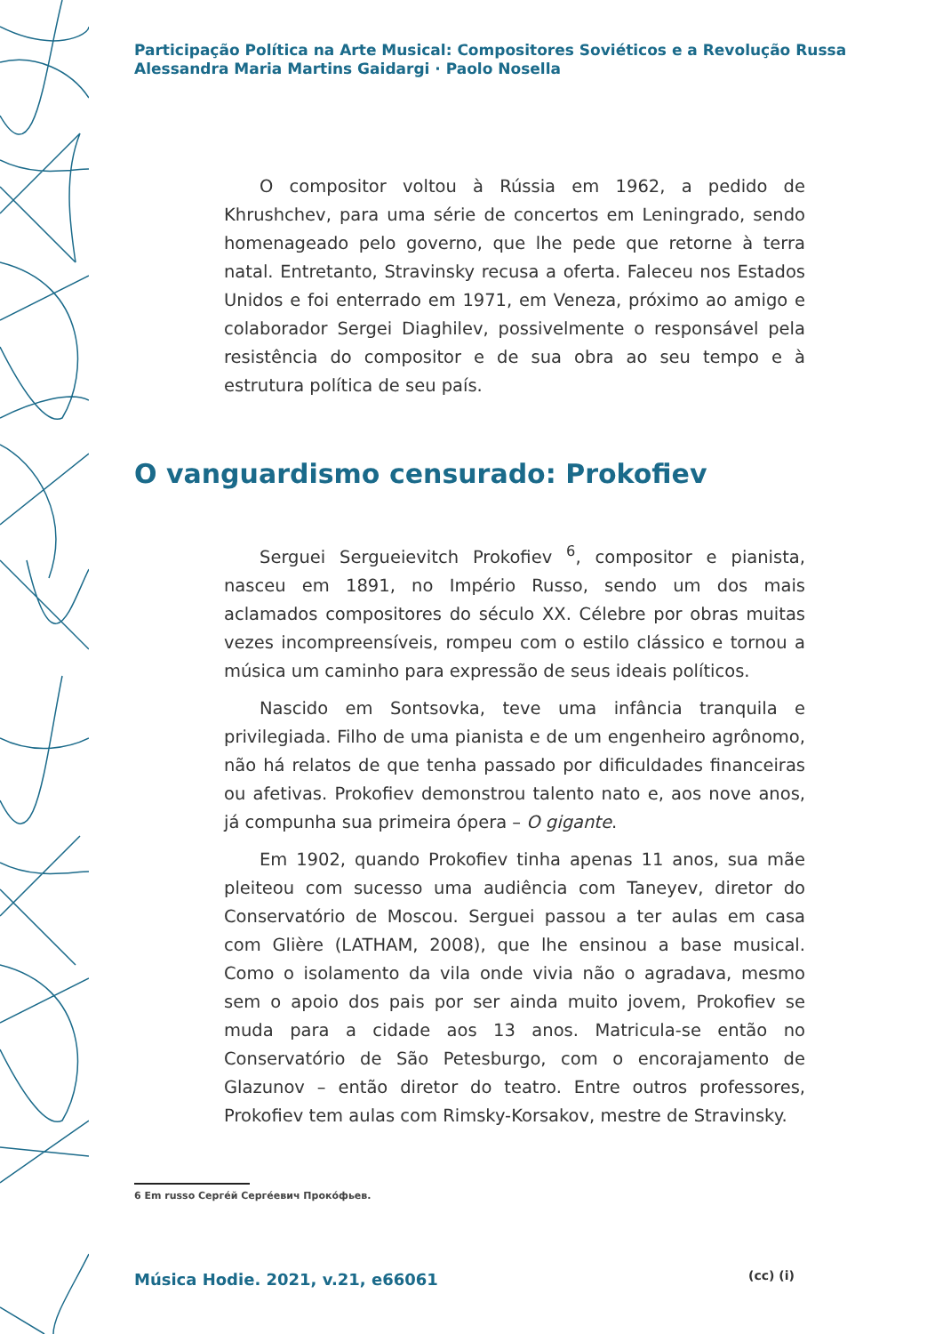Participação Política na Arte Musical: Compositores Soviéticos e a Revolução Russa
Alessandra Maria Martins Gaidargi · Paolo Nosella
O compositor voltou à Rússia em 1962, a pedido de Khrushchev, para uma série de concertos em Leningrado, sendo homenageado pelo governo, que lhe pede que retorne à terra natal. Entretanto, Stravinsky recusa a oferta. Faleceu nos Estados Unidos e foi enterrado em 1971, em Veneza, próximo ao amigo e colaborador Sergei Diaghilev, possivelmente o responsável pela resistência do compositor e de sua obra ao seu tempo e à estrutura política de seu país.
O vanguardismo censurado: Prokofiev
Serguei Sergueievitch Prokofiev <sup>6</sup>, compositor e pianista, nasceu em 1891, no Império Russo, sendo um dos mais aclamados compositores do século XX. Célebre por obras muitas vezes incompreensíveis, rompeu com o estilo clássico e tornou a música um caminho para expressão de seus ideais políticos.
Nascido em Sontsovka, teve uma infância tranquila e privilegiada. Filho de uma pianista e de um engenheiro agrônomo, não há relatos de que tenha passado por dificuldades financeiras ou afetivas. Prokofiev demonstrou talento nato e, aos nove anos, já compunha sua primeira ópera – O gigante.
Em 1902, quando Prokofiev tinha apenas 11 anos, sua mãe pleiteou com sucesso uma audiência com Taneyev, diretor do Conservatório de Moscou. Serguei passou a ter aulas em casa com Glière (LATHAM, 2008), que lhe ensinou a base musical. Como o isolamento da vila onde vivia não o agradava, mesmo sem o apoio dos pais por ser ainda muito jovem, Prokofiev se muda para a cidade aos 13 anos. Matricula-se então no Conservatório de São Petesburgo, com o encorajamento de Glazunov – então diretor do teatro. Entre outros professores, Prokofiev tem aulas com Rimsky-Korsakov, mestre de Stravinsky.
6 Em russo Серге́й Серге́евич Проко́фьев.
Música Hodie. 2021, v.21, e66061
(cc) (i)